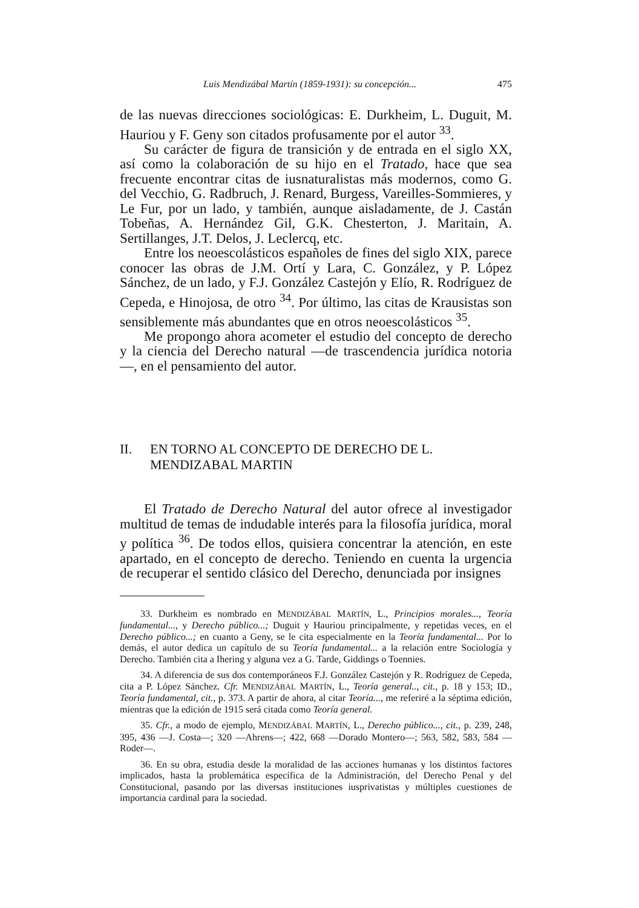Luis Mendizábal Martín (1859-1931): su concepción... 475
de las nuevas direcciones sociológicas: E. Durkheim, L. Duguit, M. Hauriou y F. Geny son citados profusamente por el autor <sup>33</sup>.
Su carácter de figura de transición y de entrada en el siglo XX, así como la colaboración de su hijo en el Tratado, hace que sea frecuente encontrar citas de iusnaturalistas más modernos, como G. del Vecchio, G. Radbruch, J. Renard, Burgess, Vareilles-Sommieres, y Le Fur, por un lado, y también, aunque aisladamente, de J. Castán Tobeñas, A. Hernández Gil, G.K. Chesterton, J. Maritain, A. Sertillanges, J.T. Delos, J. Leclercq, etc.
Entre los neoescolásticos españoles de fines del siglo XIX, parece conocer las obras de J.M. Ortí y Lara, C. González, y P. López Sánchez, de un lado, y F.J. González Castejón y Elío, R. Rodríguez de Cepeda, e Hinojosa, de otro <sup>34</sup>. Por último, las citas de Krausistas son sensiblemente más abundantes que en otros neoescolásticos <sup>35</sup>.
Me propongo ahora acometer el estudio del concepto de derecho y la ciencia del Derecho natural —de trascendencia jurídica notoria—, en el pensamiento del autor.
II. EN TORNO AL CONCEPTO DE DERECHO DE L. MENDIZABAL MARTIN
El Tratado de Derecho Natural del autor ofrece al investigador multitud de temas de indudable interés para la filosofía jurídica, moral y política <sup>36</sup>. De todos ellos, quisiera concentrar la atención, en este apartado, en el concepto de derecho. Teniendo en cuenta la urgencia de recuperar el sentido clásico del Derecho, denunciada por insignes
33. Durkheim es nombrado en MENDIZÁBAL MARTÍN, L., Principios morales..., Teoría fundamental..., y Derecho público...; Duguit y Hauriou principalmente, y repetidas veces, en el Derecho público...; en cuanto a Geny, se le cita especialmente en la Teoría fundamental... Por lo demás, el autor dedica un capítulo de su Teoría fundamental... a la relación entre Sociología y Derecho. También cita a Ihering y alguna vez a G. Tarde, Giddings o Toennies.
34. A diferencia de sus dos contemporáneos F.J. González Castejón y R. Rodríguez de Cepeda, cita a P. López Sánchez. Cfr. MENDIZÁBAL MARTÍN, L., Teoría general.., cit., p. 18 y 153; ID., Teoría fundamental, cit., p. 373. A partir de ahora, al citar Teoría..., me referiré a la séptima edición, mientras que la edición de 1915 será citada como Teoría general.
35. Cfr., a modo de ejemplo, MENDIZÁBAL MARTÍN, L., Derecho público..., cit., p. 239, 248, 395, 436 —J. Costa—; 320 —Ahrens—; 422, 668 —Dorado Montero—; 563, 582, 583, 584 —Roder—.
36. En su obra, estudia desde la moralidad de las acciones humanas y los distintos factores implicados, hasta la problemática específica de la Administración, del Derecho Penal y del Constitucional, pasando por las diversas instituciones iusprivatistas y múltiples cuestiones de importancia cardinal para la sociedad.